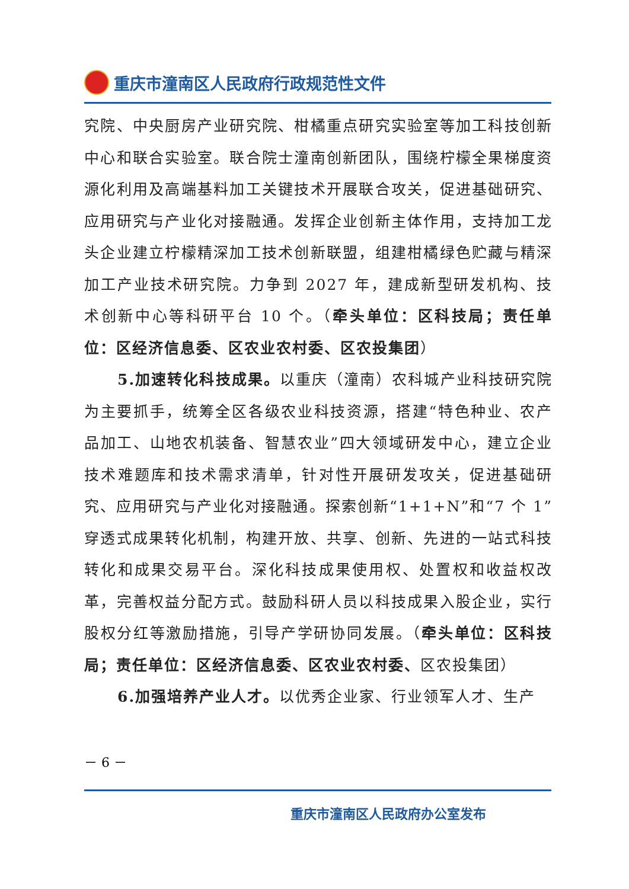重庆市潼南区人民政府行政规范性文件
究院、中央厨房产业研究院、柑橘重点研究实验室等加工科技创新中心和联合实验室。联合院士潼南创新团队，围绕柠檬全果梯度资源化利用及高端基料加工关键技术开展联合攻关，促进基础研究、应用研究与产业化对接融通。发挥企业创新主体作用，支持加工龙头企业建立柠檬精深加工技术创新联盟，组建柑橘绿色贮藏与精深加工产业技术研究院。力争到 2027 年，建成新型研发机构、技术创新中心等科研平台 10 个。（牵头单位：区科技局；责任单位：区经济信息委、区农业农村委、区农投集团）
5.加速转化科技成果。以重庆（潼南）农科城产业科技研究院为主要抓手，统筹全区各级农业科技资源，搭建“特色种业、农产品加工、山地农机装备、智慧农业”四大领域研发中心，建立企业技术难题库和技术需求清单，针对性开展研发攻关，促进基础研究、应用研究与产业化对接融通。探索创新“1+1+N”和“7 个 1”穿透式成果转化机制，构建开放、共享、创新、先进的一站式科技转化和成果交易平台。深化科技成果使用权、处置权和收益权改革，完善权益分配方式。鼓励科研人员以科技成果入股企业，实行股权分红等激励措施，引导产学研协同发展。（牵头单位：区科技局；责任单位：区经济信息委、区农业农村委、区农投集团）
6.加强培养产业人才。以优秀企业家、行业领军人才、生产
－ 6 －
重庆市潼南区人民政府办公室发布